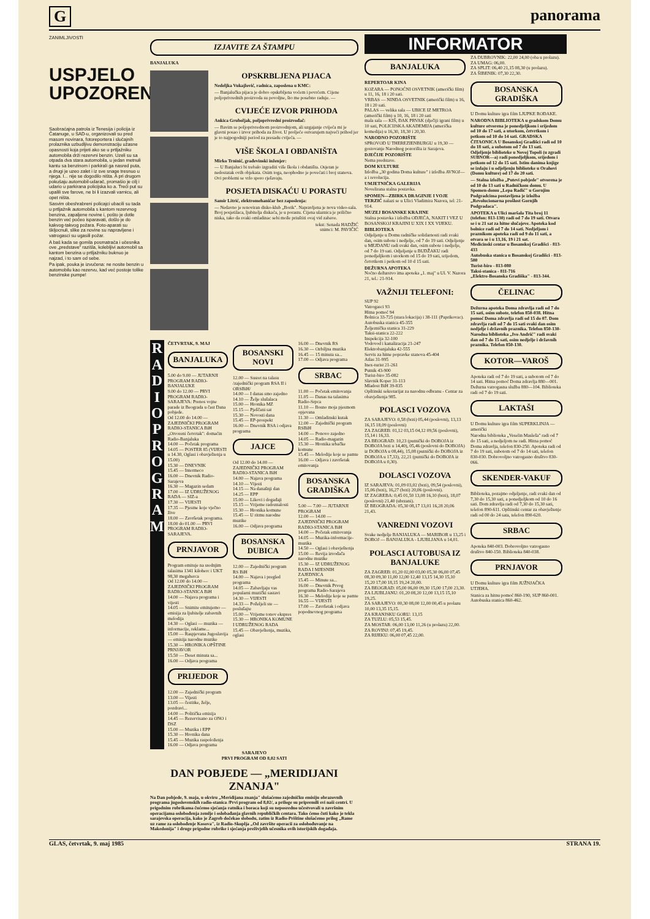Gpanorama
ZANIMLJIVOSTI
USPJELO UPOZORENJE
Saobraćajna patrola iz Tenesija i policija iz Čatanuge, u SAD-u, organizovali su pred masom novinara, fotoreportera i slučajnih prolaznika uzbudljivu demonstraciju užasne opasnosti koja prijeti ako se u prtljažniku automobila drži rezervni benzin. Uzeli su sa otpada dva stara automobila, u jedan metnuli kantu sa benzinom i parkirali ga nasred puta, a drugi je uzeo zalet i iz sve snage tresnuo u njega. I... nije se dogodilo ništa. A pri drugom pokušaju automobil-udarač, promašio je cilj i udario u parkirana policijska ko a. Treći put su upalili sve farove, ne bi li izazvali varnicu, ali opet ništa.
Sasvim obeshrabreni policajci ubacili su tada u prtljažnik automobila s kantom rezervnog benzina, zapaljene novine i, pošto je dotle benzin već počeo isparavati, došlo je do kakvog-takvog požara. Foto-aparati su škljocnuli, slike za novine su napravljene i vatrogasci su ugasili požar.
A baš kada se gomila posmatrača i učesnika ove „predstave" razišla, kolebljivi automobil sa kantom benzina u prtljažniku buknuo je najzad, i to sam od sebe.
Pa ipak, pouka je izvučena: ne nosite benzin u automobilu kao rezervu, kad već postoje tolike benzinske pumpe!
IZJAVITE ZA ŠTAMPU
BANJALUKA
OPSKRBLJENA PIJACA
Nedeljka Vukajlović, radnica, zaposlena u KMC:
— Banjalučka pijaca je dobro opskrbljena voćem i povrćem. Cijene poljoprivrednih proizvoda su povoljne, što me posebno raduje. —
CVIJEĆE IZVOR PRIHODA
Ankica Gruboljak, poljoprivredni proizvođač:
— Bavim se poljoprivrednom proizvodnjom, ali uzgajanje cvijeća mi je glavni posao i izvor prihoda za život. U proljeće ostvarujem najveći prihod jer je to najpogodniji period za presadu cvijeća. —
VIŠE ŠKOLA I OBDANIŠTA
Mirko Trninić, građevinski inženjer:
— U Banjaluci bi trebalo izgraditi više škola i obdaništa. Osjetan je nedostatak ovih objekata. Osim toga, neophodno je povećati i broj stanova. Ovi problemi se vrlo sporo rješavaju.
POSJETA DISKAĆU U PORASTU
Samir Litrić, elektromehaničar bez zaposlenja:
— Nedavno je renoviran disko-klub „Borik". Napravljena je nova video-sala. Broj posjetilaca, ljubitelja diskaća, je u porastu. Cijena ulaznica je prilično niska, tako da svaki omladinac sebi može priuštiti ovaj vid zabave.
tekst: Senada HADŽIĆ
snimci: M. PAVIČIĆ
R A D I O P R O G R A M
ČETVRTAK, 9. MAJ
BANJALUKA
5.00 do 9.00 — JUTARNJI PROGRAM RADIO-BANJALUKE
9.00 do 12.00 — PRVI PROGRAM RADIO-SARAJEVA: Prenos vojne parade iz Beograda u čast Dana pobjede.
Od 12.00 do 14.00 — ZAJEDNIČKI PROGRAM RADIO-STANICA BiH
„Otvoreni četvrtak": domaćin Radio-Banjaluka
14.00 — Početak programa
14.05 — POSTER 85 (VIJESTI u 14.30, Oglasi i obavještenja u 15.00)
15.30 — DNEVNIK
15.45 — Intermeco
16.00 — Dnevnik Radio-Sarajeva
16.30 — Magazin sedam
17.00 — IZ UDRUŽENOG RADA — SIZ-a
17.30 — VIJESTI
17.35 — Pjesme koje vječno žive
18.00 — Završetak programa.
18.00 do 01.00 — PRVI PROGRAM RADIO-SARAJEVA.
PRNJAVOR
Program emituje na srednjim talasima 1341 kiloherc i UKT 98,30 megaherca
Od 12.00 do 14.00 — ZAJEDNIČKI PROGRAM RADIO-STANICA BiH
14.00 — Najava programa i vijesti
14.05 — Snimite emitujemo — emisija za ljubitelje zabavnih melodija
14.30 — Oglasi — muzika — informacije, reklame...
15.00 — Raspjevana Jugoslavija — emisija narodne muzike
15.30 — HRONIKA OPŠTINE PRNJAVOR
15.50 — Deset minuta sa...
16.00 — Odjava programa
PRIJEDOR
12.00 — Zajednički program
13.00 — Vijesti
13.05 — čestitke, želje, pozdravi...
14.00 — Politička emisija
14.45 — Rezervisano za ONO i DSZ
15.00 — Muzika i EPP
15.30 — Hronika dana
15.45 — Muzika raspoloženja
16.00 — Odjava programa
BOSANSKI NOVI
12.00 — Susret na talasu /zajednički program RSA II i ORSBiH/
14.00 — I danas smo zajedno
14.10 — Želje slušalaca
15.00 — Hronika MZ
15.15 — Pješčani sat
15.30 — Novosti dana
15.45 — EP-prospekt
16.00 — Dnevnik RSA i odjava programa
JAJCE
Od 12.00 do 14.00 — ZAJEDNIČKI PROGRAM RADIO-STANICA BiH
14.00 — Najava programa
14.10 — Vijesti
14.15 — Na današnji dan
14.25 — EPP
15.00 — Likovi i događaji
15.15 — Vrijeme radoznalosti
15.30 — Hronika komune
15.45 — U ritmu narodne muzike
16.00 — Odjava programa
BOSANSKA DUBICA
12.00 — Zajednički program RS BiH
14.00 — Najava i pregled programa
14.05 — Zabavljaju vas popularni muzički sastavi
14.30 — VIJESTI
14.33 — Poželjeli ste — poslušajte
15.00 — Vrijeme tonov ekspres
15.30 — HRONIKA KOMUNE I UDRUŽENOG RADA
15.45 — Obavještenja, muzika, oglasi
16.00 — Dnevnik RS
16.30 — Ozbiljna muzika
16.45 — 15 minuta sa...
17.00 — Odjava programa
SRBAC
11.00 — Početak emitovanja
11.05 — Danas na talasima Radio-Srpca
11.10 — Bosno moja pjesmom opjevana
11.30 — Omladinski kutak
12.00 — Zajednički program RSBiH
14.00 — Ponovo zajedno
14.05 — Radio-magazin
15.30 — Hronika srbačke komune
15.45 — Melodije koje se pamte
16.00 — Odjava i završetak emitovanja
BOSANSKA GRADIŠKA
5.00 — 7.00 — JUTARNJI PROGRAM
12.00 — 14.00 — ZAJEDNIČKI PROGRAM RADIO-STANICA BiH
14.00 — Početak emitovanja
14.05 — Muzika-informacije-muzika
14.50 — Oglasi i obavještenja
15.00 — Revija izvođača narodne muzike
15.30 — IZ UDRUŽENOG RADA I MJESNIH ZAJEDNICA
15.45 — Minute sa...
16.00 — Dnevnik Prvog programa Radio-Sarajeva
16.30 — Melodije koje se pamte
16.55 — VIJESTI
17.00 — Završetak i odjava popodnevnog programa
SARAJEVO
PRVI PROGRAM OD 8,02 SATI
DAN POBJEDE — „MERIDIJANI ZNANJA"
Na Dan pobjede, 9. maja, u okviru „Meridijana znanja" slušaćemo zajedničku emisiju obrazovnih programa jugoslovenskih radio-stanica /Prvi program od 8,02/, a priloge su pripremili svi naši centri. U prigodnim rubrikama čućemo sjećanja ratnika i boraca koji su neposredno učestvovali u završnim operacijama oslobođenja zemlje i oslobađanja glavnih republičkih centara. Tako ćemo čuti kako je tekla sarajevska operacija, kako je Zagreb dočekao slobodu, zatim iz Radio-Prištine slušaćemo prilog „Rame uz rame za oslobođenje Kosova", iz Radio-Skoplja „Od završite operacii za oslobođuvanje na Makedonija" i druge prigodne rubrike i sjećanja preživjelih učesnika ovih istorijskih događaja.
INFORMATOR
BANJALUKA
REPERTOAR KINA
KOZARA — PONOĆNI OSVETNIK (američki film) u 11, 16, 18 i 20 sati.
VRBAS — NINĐA OSVETNIK (američki film) u 16, 18 i 20 sati.
PALAS — velika sala — UBICE IZ METROA (američki film) u 10, 16, 18 i 20 sati
mala sala — KIŠ, ĐAK PRVAK (dječiji igrani film) u 10 sati, POLICIJSKA AKADEMIJA (američka komedija) u 16,30, 18,30 i 20,30.
NARODNO POZORIŠTE
SPROVOD U THEREZIENBURGU u 19,30 — gostovanje Narodnog pozorišta iz Sarajeva.
DJEČIJE POZORIŠTE
Nema predstave.
DOM KULTURE
Izložba „30 godina Doma kulture" i izložba AVNOJ—a i revolucija.
UMJETNIČKA GALERIJA
Novelirana stalna postavka.
SPOMEN—ZBIRKA DRAGINJE I VOJE TERZIĆ nalazi se u Ulici Vladimira Nazora, tel: 21-914.
MUZEJ BOSANSKE KRAJINE
Stalna postavka i izložba ODJEĆA, NAKIT I VEZ U BOSANSKOJ KRAJINI U XIX I XX VIJEKU.
BIBLIOTEKA
Odjeljenje u Domu radničke solidarnosti radi svaki dan, osim subote i nedjelje, od 7 do 19 sati. Odjeljenje u MEJDANU radi svaki dan, osim subote i nedjelje, od 7 do 19 sati. Odjeljenje u BUDŽAKU radi ponedjeljkom i utorkom od 15 do 19 sati, srijedom, četvrtkom i petkom od 10 d 15 sati.
DEŽURNA APOTEKA
Noćno dežurstvo ima apoteka „1. maj" u Ul. V. Nazora 21, tel.: 21-914.
VAŽNIJI TELEFONI:
SUP 92
Vatrogasci 93
Hitna pomoć 94
Bolnica 33-725 (stara lokacija) i 38-111 (Paprikovac).
Autobuska stanica 45-355
Željeznička stanica 31-229
Taksi-stanica 22-222
Inspekcija 32-100
Vodovod i kanalizacija 21-247
Elektrobanjaluka 42-555
Servis za hitne popravke stanova 45-404
Atlas 31-995
Inex-turist 21-261
Putnik 43-900
Turist-biro 35-082
Slavnik Koper 31-113
Mladost BiH 39-835
Opštinski sekretarijat za narodnu odbranu - Centar za obavještenja 985.
POLASCI VOZOVA
ZA SARAJEVO: 0,58 (brzi) 05,44 (poslovni), 13,13 16,15 18,09 (poslovni)
ZA ZAGREB: 01,12 03,15 04,12 09,56 (poslovni), 15,14 i 16,33.
ZA BEOGRAD: 10,23 (putnički do DOBOJA iz DOBOJA brzi u 14,40), 05,46 (poslovni do DOBOJA) iz DOBOJA u 08,44), 15,08 (putnički do DOBOJA iz DOBOJA u 17,33), 22,21 (putnički do DOBOJA iz DOBOJA u 0,30).
DOLASCI VOZOVA
IZ SARAJEVA: 01,09 03,02 (brzi), 09,54 (poslovni), 15,06 (brzi), 16,27 (brzi) 20,06 (poslovni).
IZ ZAGREBA: 0,45 01,50 13,08 16,10 (brzi), 18,07 (poslovni) 21,40 (ubrzani).
IZ BEOGRADA: 05,30 08,17 13,01 16,28 20,06 21,43.
VANREDNI VOZOVI
Svake nedjelje BANJALUKA — MARIBOR u 13,25 i DOBOJ — BANJALUKA - LJUBLJANA u 14,01.
POLASCI AUTOBUSA IZ BANJALUKE
ZA ZAGREB: 01,20 02,00 03,00 05,30 06,00 07,45 08,30 09,30 11,00 12,00 12,40 13,15 14,30 15,10 15,20 17,00 18,15 19,24 20,00.
ZA BEOGRAD: 05,00 06,00 09,30 15,00 17,00 23,30.
ZA LJUBLJANU: 01,20 08,20 12,00 13,15 15,10 19,25.
ZA SARAJEVO: 00,30 08,00 12,00 00,45 u prolazu 10,00 13,35 15,15.
ZA KRANJSKU GORU: 13,15
ZA TUZLU: 05,53 15,45.
ZA MOSTAR: 06,00 13,00 11,26 (u prolazu) 22,00.
ZA ROVINJ: 07,45 19,45.
ZA RIJEKU: 06,00 07,45 22,00.
ZA DUBROVNIK: 22,00 24,00 (oba u prolazu).
ZA UMAG: 06,00.
ZA SPLIT: 06,40 21,15 08,30 (u prolazu).
ZA ŠIBENIK: 07,30 22,30.
BOSANSKA GRADIŠKA
U Domu kulture igra film LJUPKE ROĐAKE.
NARODNA BIBLIOTEKA u gradskom Domu kulture otvorena je ponedjeljkom i srijedom od 10 do 17 sati, a utorkom, četvrtkom i petkom od 10 do 14 sati. GRADSKA ČITAONICA U Bosanskoj Gradišci radi od 10 do 18 sati, a subotom od 7 do 13 sati. Odjeljenje biblioteke u Novoj Topoli (u zgradi SUBNOR—a) radi ponedjeljkom, srijedom i petkom od 12 do 15 sati. Istim danima knjige se izdaju i u odjeljenju biblioteke u Orahovi (Domu kulture) od 17 do 20 sati.
— Stalna izložba „Putevi pobjede" otvorena je od 10 do 13 sati u Radničkom domu. U Spomen-domu „Lepa Radić" u Gornjim Podgradcima postavljena je izložba „Revolucionarna prošlost Gornjih Podgradaca".
APOTEKA u Ulici maršala Tita broj 11 (telefon: 813-130) radi od 7 do 19 sati. Otvara se i u 21 sat za hitne slučajeve. Apoteka kod bolnice radi od 7 do 14 sati. Nedjeljom i praznikom apoteka radi od 9 do 11 sati, a otvara se i u 13,16, 19 i 21 sat.
Medicinski centar u Bosanskoj Gradišci - 813-433
Autobuska stanica u Bosanskoj Gradišci - 813-500
Turist-biro - 813-080
Taksi-stanica - 811-716
„Elektro-Bosanska Gradiška" - 813-344.
ČELINAC
Dežurna apoteka Doma zdravlja radi od 7 do 15 sati, osim subote, telefon 850-038. Hitna pomoć Doma zdravlja radi od 15 do 07. Dom zdravlja radi od 7 do 15 sati svaki dan osim nedjelje i državnih praznika. Telefon 850-130-Narodna biblioteka „Ivo Andrić" radi svaki dan od 7 do 15 sati, osim nedjelje i državnih praznika. Telefon 850-130.
KOTOR—VAROŠ
Apoteka radi od 7 do 19 sati, a subotom od 7 do 14 sati. Hitna pomoć Doma zdravlja 880—001. Dežurna vatrogasna služba 880—104. Biblioteka radi od 7 do 19 sati.
LAKTAŠI
U Domu kulture igra film SUPERKLINJA — američki
Narodna biblioteka „Veselin Masleša" radi od 7 do 15 sati, a nedjeljom ne radi. Hitna pomoć Doma zdravlja, telefon 830-250. Apoteka radi od 7 do 19 sati, subotom od 7 do 14 sati, telefon 830-030. Dobrovoljno vatrogasno društvo 830-066.
SKENDER-VAKUF
Biblioteka, pozajmo odjeljenje, radi svaki dan od 7,30 do 15,30 sati, a ponedjeljkom od 10 do 16 sati. Dom zdravlja radi od 7,30 do 15,30 sati, telefon 890-611. Opštinski centar za obavještenje radi od 00 do 24 sata, telefon 890-620.
SRBAC
Apoteka 840-003. Dobrovoljno vatrogasno društvo 840-150. Biblioteka 840-038.
PRNJAVOR
U Domu kulture igra film JUŽNJAČKA UTJEHA.
Stanica za hitnu pomoć 860-190, SUP 860-001. Autobuska stanica 860-462.
GLAS, četvrtak, 9. maj 1985 STRANA 19.